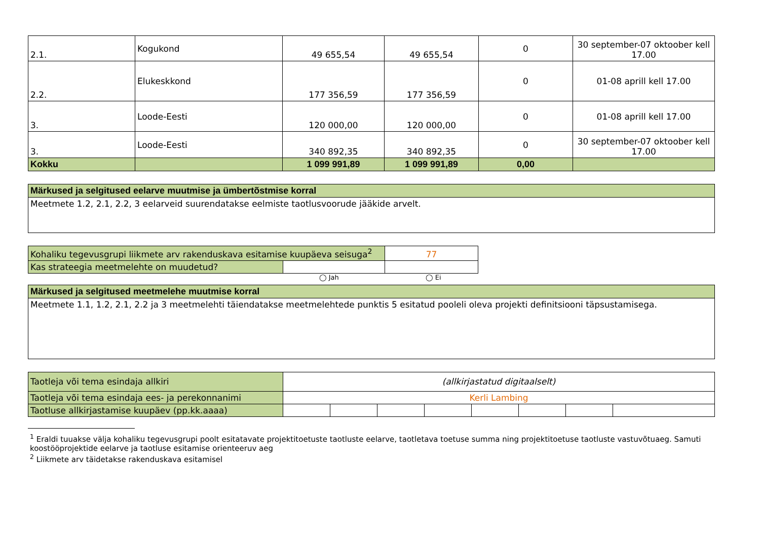| 2.1. | Kogukond | 49 655,54 | 49 655,54 | 0 | 30 september-07 oktoober kell 17.00 |
| 2.2. | Elukeskkond | 177 356,59 | 177 356,59 | 0 | 01-08 aprill kell 17.00 |
| 3. | Loode-Eesti | 120 000,00 | 120 000,00 | 0 | 01-08 aprill kell 17.00 |
| 3. | Loode-Eesti | 340 892,35 | 340 892,35 | 0 | 30 september-07 oktoober kell 17.00 |
| Kokku | | 1 099 991,89 | 1 099 991,89 | 0,00 | |
| Märkused ja selgitused eelarve muutmise ja ümbertõstmise korral |
| Meetmete 1.2, 2.1, 2.2, 3 eelarveid suurendatakse eelmiste taotlusvoorude jääkide arvelt. |
| Kohaliku tegevusgrupi liikmete arv rakenduskava esitamise kuupäeva seisuga<sup>2</sup> | | 77 |
| Kas strateegia meetmelehte on muudetud? | | |
◯ Jah ◯ Ei
| Märkused ja selgitused meetmelehe muutmise korral |
| Meetmete 1.1, 1.2, 2.1, 2.2 ja 3 meetmelehti täiendatakse meetmelehtede punktis 5 esitatud pooleli oleva projekti definitsiooni täpsustamisega. |
| Taotleja või tema esindaja allkiri | (allkirjastatud digitaalselt) | | | | | | | |
| Taotleja või tema esindaja ees- ja perekonnanimi | Kerli Lambing | | | | | | | |
| Taotluse allkirjastamise kuupäev (pp.kk.aaaa) | | | | | | | | |
<sup>1</sup> Eraldi tuuakse välja kohaliku tegevusgrupi poolt esitatavate projektitoetuste taotluste eelarve, taotletava toetuse summa ning projektitoetuse taotluste vastuvõtuaeg. Samuti koostööprojektide eelarve ja taotluse esitamise orienteeruv aeg
<sup>2</sup> Liikmete arv täidetakse rakenduskava esitamisel